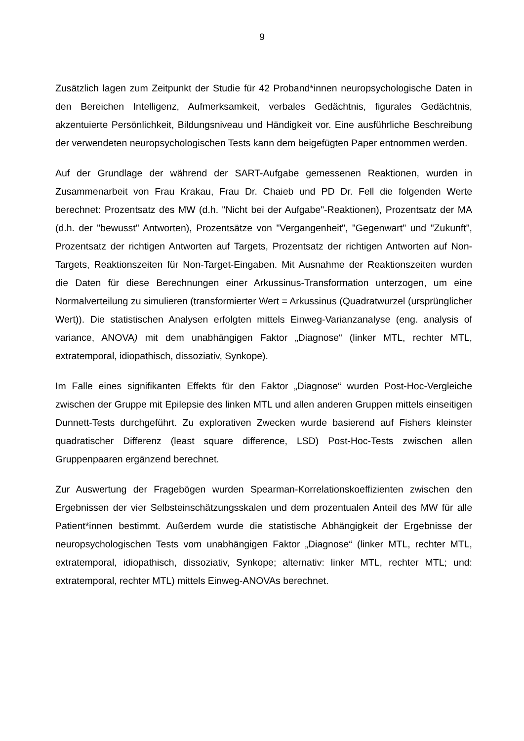9
Zusätzlich lagen zum Zeitpunkt der Studie für 42 Proband*innen neuropsychologische Daten in den Bereichen Intelligenz, Aufmerksamkeit, verbales Gedächtnis, figurales Gedächtnis, akzentuierte Persönlichkeit, Bildungsniveau und Händigkeit vor. Eine ausführliche Beschreibung der verwendeten neuropsychologischen Tests kann dem beigefügten Paper entnommen werden.
Auf der Grundlage der während der SART-Aufgabe gemessenen Reaktionen, wurden in Zusammenarbeit von Frau Krakau, Frau Dr. Chaieb und PD Dr. Fell die folgenden Werte berechnet: Prozentsatz des MW (d.h. "Nicht bei der Aufgabe"-Reaktionen), Prozentsatz der MA (d.h. der "bewusst" Antworten), Prozentsätze von "Vergangenheit", "Gegenwart" und "Zukunft", Prozentsatz der richtigen Antworten auf Targets, Prozentsatz der richtigen Antworten auf Non-Targets, Reaktionszeiten für Non-Target-Eingaben. Mit Ausnahme der Reaktionszeiten wurden die Daten für diese Berechnungen einer Arkussinus-Transformation unterzogen, um eine Normalverteilung zu simulieren (transformierter Wert = Arkussinus (Quadratwurzel (ursprünglicher Wert)). Die statistischen Analysen erfolgten mittels Einweg-Varianzanalyse (eng. analysis of variance, ANOVA) mit dem unabhängigen Faktor „Diagnose“ (linker MTL, rechter MTL, extratemporal, idiopathisch, dissoziativ, Synkope).
Im Falle eines signifikanten Effekts für den Faktor „Diagnose“ wurden Post-Hoc-Vergleiche zwischen der Gruppe mit Epilepsie des linken MTL und allen anderen Gruppen mittels einseitigen Dunnett-Tests durchgeführt. Zu explorativen Zwecken wurde basierend auf Fishers kleinster quadratischer Differenz (least square difference, LSD) Post-Hoc-Tests zwischen allen Gruppenpaaren ergänzend berechnet.
Zur Auswertung der Fragebögen wurden Spearman-Korrelationskoeffizienten zwischen den Ergebnissen der vier Selbsteinschätzungsskalen und dem prozentualen Anteil des MW für alle Patient*innen bestimmt. Außerdem wurde die statistische Abhängigkeit der Ergebnisse der neuropsychologischen Tests vom unabhängigen Faktor „Diagnose“ (linker MTL, rechter MTL, extratemporal, idiopathisch, dissoziativ, Synkope; alternativ: linker MTL, rechter MTL; und: extratemporal, rechter MTL) mittels Einweg-ANOVAs berechnet.